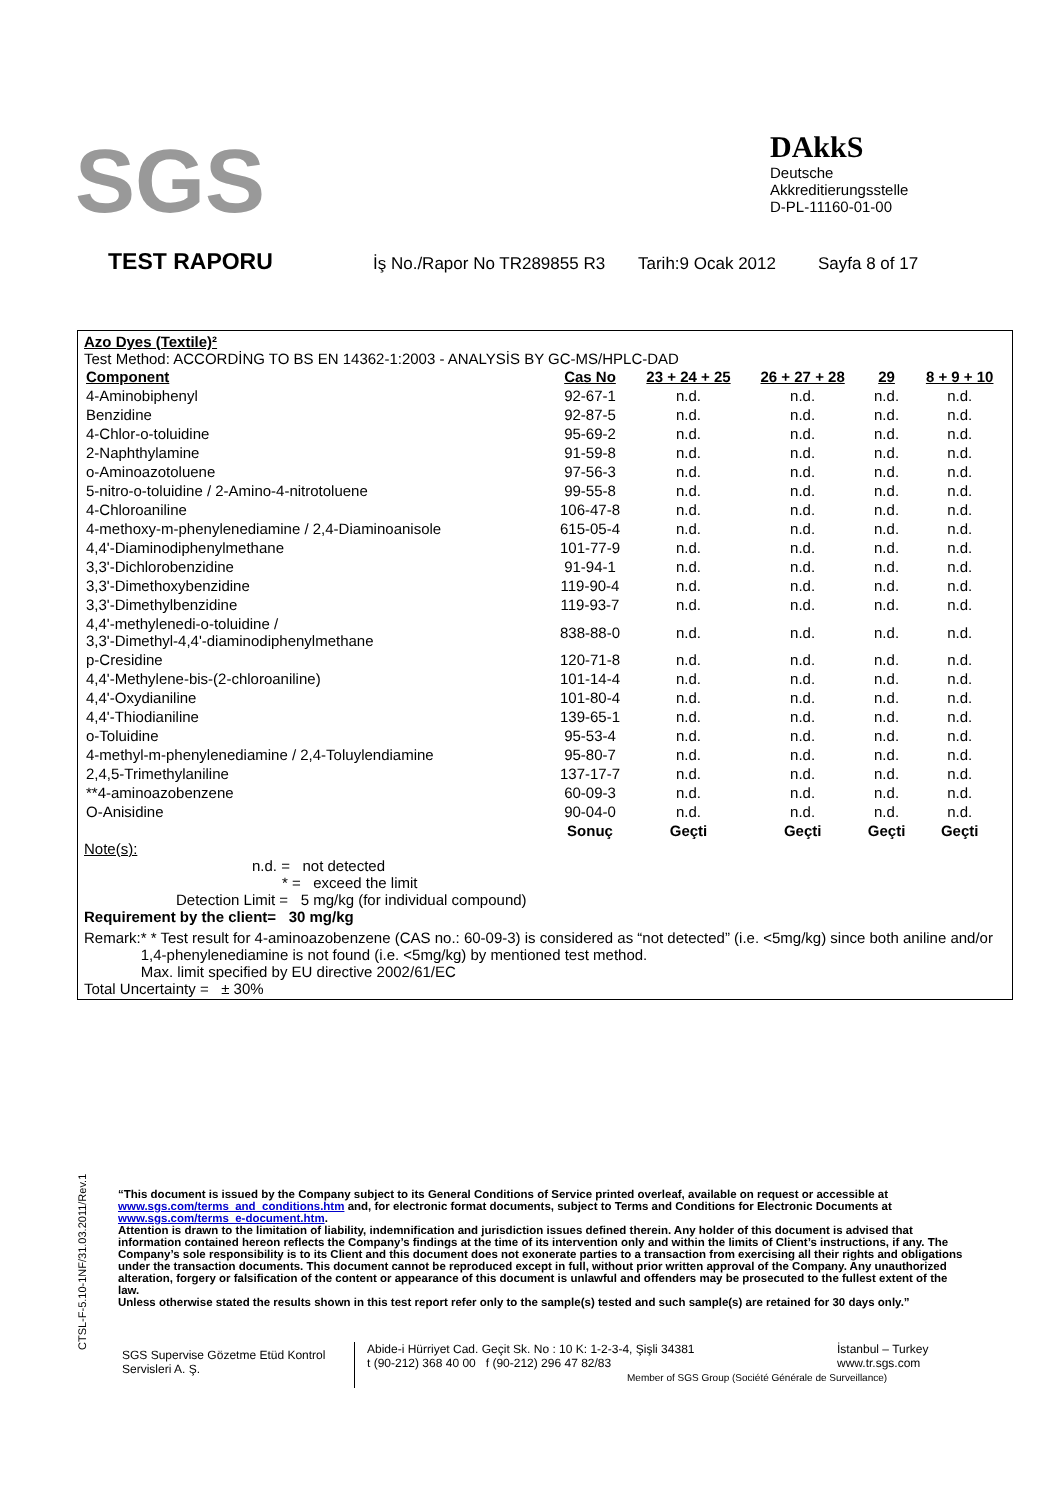SGS
DAkkS
Deutsche
Akkreditierungsstelle
D-PL-11160-01-00
TEST RAPORU İş No./Rapor No TR289855 R3 Tarih:9 Ocak 2012 Sayfa 8 of 17
Azo Dyes (Textile)²
Test Method: ACCORDİNG TO BS EN 14362-1:2003 - ANALYSİS BY GC-MS/HPLC-DAD
| Component | Cas No | 23 + 24 + 25 | 26 + 27 + 28 | 29 | 8 + 9 + 10 |
| --- | --- | --- | --- | --- | --- |
| 4-Aminobiphenyl | 92-67-1 | n.d. | n.d. | n.d. | n.d. |
| Benzidine | 92-87-5 | n.d. | n.d. | n.d. | n.d. |
| 4-Chlor-o-toluidine | 95-69-2 | n.d. | n.d. | n.d. | n.d. |
| 2-Naphthylamine | 91-59-8 | n.d. | n.d. | n.d. | n.d. |
| o-Aminoazotoluene | 97-56-3 | n.d. | n.d. | n.d. | n.d. |
| 5-nitro-o-toluidine / 2-Amino-4-nitrotoluene | 99-55-8 | n.d. | n.d. | n.d. | n.d. |
| 4-Chloroaniline | 106-47-8 | n.d. | n.d. | n.d. | n.d. |
| 4-methoxy-m-phenylenediamine / 2,4-Diaminoanisole | 615-05-4 | n.d. | n.d. | n.d. | n.d. |
| 4,4'-Diaminodiphenylmethane | 101-77-9 | n.d. | n.d. | n.d. | n.d. |
| 3,3'-Dichlorobenzidine | 91-94-1 | n.d. | n.d. | n.d. | n.d. |
| 3,3'-Dimethoxybenzidine | 119-90-4 | n.d. | n.d. | n.d. | n.d. |
| 3,3'-Dimethylbenzidine | 119-93-7 | n.d. | n.d. | n.d. | n.d. |
| 4,4'-methylenedi-o-toluidine / 3,3'-Dimethyl-4,4'-diaminodiphenylmethane | 838-88-0 | n.d. | n.d. | n.d. | n.d. |
| p-Cresidine | 120-71-8 | n.d. | n.d. | n.d. | n.d. |
| 4,4'-Methylene-bis-(2-chloroaniline) | 101-14-4 | n.d. | n.d. | n.d. | n.d. |
| 4,4'-Oxydianiline | 101-80-4 | n.d. | n.d. | n.d. | n.d. |
| 4,4'-Thiodianiline | 139-65-1 | n.d. | n.d. | n.d. | n.d. |
| o-Toluidine | 95-53-4 | n.d. | n.d. | n.d. | n.d. |
| 4-methyl-m-phenylenediamine / 2,4-Toluylendiamine | 95-80-7 | n.d. | n.d. | n.d. | n.d. |
| 2,4,5-Trimethylaniline | 137-17-7 | n.d. | n.d. | n.d. | n.d. |
| **4-aminoazobenzene | 60-09-3 | n.d. | n.d. | n.d. | n.d. |
| O-Anisidine | 90-04-0 | n.d. | n.d. | n.d. | n.d. |
| | Sonuç | Geçti | Geçti | Geçti | Geçti |
Note(s):
n.d. = not detected
* = exceed the limit
Detection Limit = 5 mg/kg (for individual compound)
Requirement by the client= 30 mg/kg
Remark: * * Test result for 4-aminoazobenzene (CAS no.: 60-09-3) is considered as “not detected” (i.e. <5mg/kg) since both aniline and/or 1,4-phenylenediamine is not found (i.e. <5mg/kg) by mentioned test method.
Max. limit specified by EU directive 2002/61/EC
Total Uncertainty = ± 30%
CTSL-F-5.10-1NF/31.03.2011/Rev.1
“This document is issued by the Company subject to its General Conditions of Service printed overleaf, available on request or accessible at www.sgs.com/terms_and_conditions.htm and, for electronic format documents, subject to Terms and Conditions for Electronic Documents at www.sgs.com/terms_e-document.htm.
Attention is drawn to the limitation of liability, indemnification and jurisdiction issues defined therein. Any holder of this document is advised that information contained hereon reflects the Company’s findings at the time of its intervention only and within the limits of Client’s instructions, if any. The Company’s sole responsibility is to its Client and this document does not exonerate parties to a transaction from exercising all their rights and obligations under the transaction documents. This document cannot be reproduced except in full, without prior written approval of the Company. Any unauthorized alteration, forgery or falsification of the content or appearance of this document is unlawful and offenders may be prosecuted to the fullest extent of the law.
Unless otherwise stated the results shown in this test report refer only to the sample(s) tested and such sample(s) are retained for 30 days only.”
SGS Supervise Gözetme Etüd Kontrol Servisleri A. Ş.
Abide-i Hürriyet Cad. Geçit Sk. No : 10 K: 1-2-3-4, Şişli 34381
t (90-212) 368 40 00 f (90-212) 296 47 82/83
Member of SGS Group (Société Générale de Surveillance)
İstanbul – Turkey
www.tr.sgs.com